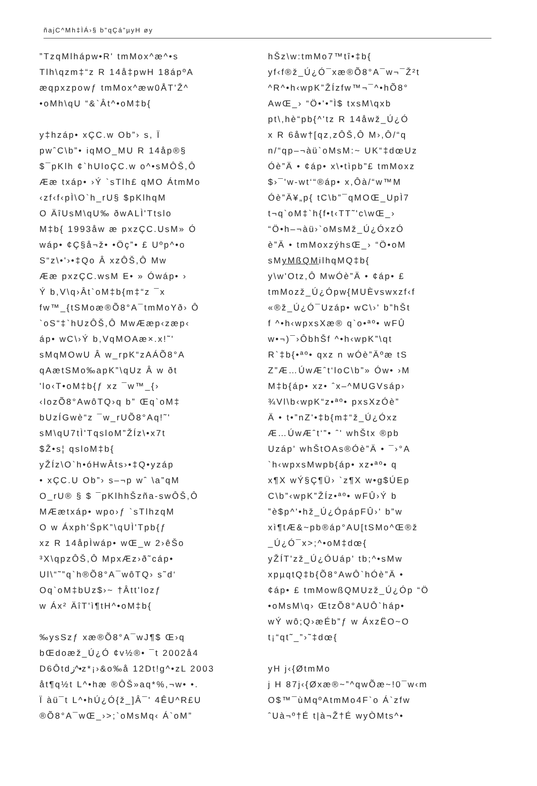ñajC^Mh‡ÌÁ›§ b”qÇá”µyH øy
”TzqMlhápw•R' tmMox^æ^•s
Tlh\qzm‡“z R 14å‡pwH 18ápºA
æqpxzpowƒ tmMox^æw0ÅT'Ž^
•oMh\qU “&`Ât^•oM‡b{
y‡hzáp• xÇC.w Ob”› s, Ï
pwˆC\b”• iqMO_MU R 14åp®§
$¯pKlh ¢`hUloÇC.w o^•sMÔŠ,Ô
Ææ txáp• ›Ý `sTlh£ qMO ÁtmMo
‹zf‹f‹pÌ\O`h_rU§ $pKlhqM
O ÄîUsM\qU‰ ðwALÌ'Ttslo
M‡b{ 1993åw æ pxzÇC.UsM» Ó
wáp• ¢Ç§å¬ž• •Öç”• £ Uºp^•o
S“z\•'›•‡Qo Â xzÔŠ,Ô Mw
Ææ pxzÇC.wsM E• » Ówáp• ›
Ý b,V\q›Ât`oM‡b{m‡“z ¯x
fw™_{tSMoæ®Õ8°A¯tmMoYð› Ô
`oS“‡`hUzÔŠ,Ô MwÆæp‹zæp‹
áp• wC\›Ý b,VqMOAæ×.x!˜'
sMqMOwU Â w_rpK“zAÁÕ8°A
qAætSMo‰apK”\qUz Â w ðt
'lo‹T•oM‡b{ƒ xz ¯w™_{›
‹lozÕ8°AwôTQ›q b” Œq`oM‡
bUzÍGwè“z ¯w_rUÕ8°Aq!˜'
sM\qU7tÌ'TqsloM”ŽÍz\•x7t
$Ž•s¦ qsloM‡b{
yŽÍz\O`h•óHwÂts›•‡Q•yzáp
• xÇC.U Ob”› s–¬p wˆ \a”qM
O_rU® § $ ¯pKlhhŠzña-swÔŠ,Ô
MÆætxáp• wpo›ƒ `sTlhzqM
O w Áxph'ŠpK”\qUÌ'Tpb{ƒ
xz R 14åpÌwáp• wŒ_w 2›êŠo
³X\qpzÔŠ,Ô MpxÆz›ð˜cáp•
Ul\“˜”q`h®Õ8°A¯wôTQ› s˜d‘
Oq`oM‡bUz$›~ †Âtt'lozƒ
w Áx² ÄîT'ì¶tH^•oM‡b{
‰ysSzƒ xæ®Õ8°A¯wJ¶$ Œ›q
bŒdoæž_Ú¿Ó ¢v½®• ¯t 2002å4
D6Ôtdز^•z*¡›&o‰å 12Dt!g^•zL 2003
åt¶q½t L^•hæ ®ÔŠ»aq*%,¬w• •.
Ï àü¯t L^•hÚ¿Ó{ž_]Â¯' 4ÊU^R£U
®Õ8°A¯wŒ_›>;`oMsMq‹ Á`oM”
hŠz\w:tmMo7™tî•‡b{
yf‹f®ž_Ú¿Ó¯xæ®Õ8°A¯w¬¯Ž²t
^R^•h‹wpK”ŽÍzfw™¬¯^•hÕ8°
AwŒ_› “Ö•'•”Ì$ txsM\qxb
pt\,hè“pb{^'tz R 14åwž_Ú¿Ó
x R 6åw†[qz,zÔŠ,Ô M›,Ô/“q
n/“qp–¬àü`oMsM:~ UK“‡dœUz
Óè”Ä • ¢áp• x\•tìpb”£ tmMoxz
$›¯'w-wt‘“®áp• x,Ôà/“w™M
Óè”Ä¥„p{ tC\b”¯qMOŒ_UpÌ7
t¬q`oM‡`h{f•t‹TT˜'c\wŒ_›
“Ö•h–¬àü›`oMsMž_Ú¿ÓxzÓ
è”Ä • tmMoxzýhsŒ_› “Ö•oM
sMyMßQMilhqMQ‡b{
y\w'Otz,Ô MwÓè”Ä • ¢áp• £
tmMozž_Ú¿Ópw{MUÈvswxzf‹f
«®ž_Ú¿Ó¯Uzáp• wC\›' b”hŠt
f ^•h‹wpxsXæ® q`o•ªº• wFÛ
w•¬)¯›ÔbhŠf ^•h‹wpK”\qt
R`‡b{•ªº• qxz n wÓè”Äºæ tS
Z”Æ…ÚwÆˆt‘loC\b”» Ów• ›M
M‡b{áp• xz• ˆx–^MUGVsáp›
¾Vl\b‹wpK“z•ªº• pxsXzÓè”
Ä • t•”nZ'•‡b{m‡“ž_Ú¿Óxz
Æ…ÚwÆˆt‘”• ˆ' whŠtx ®pb
Uzáp' whŠtOAs®Óè”Ä • ¯›°A
`h‹wpxsMwpb{áp• xz•ªº• q
x¶X wÝ§Ç¶Ü› `z¶X w•g$ÚEp
C\b”‹wpK”ŽÍz•ªº• wFÛ›Ý b
”è$p^'•hž_Ú¿ÓpápFÛ›' b”w
xì¶tÆ&~pb®áp°AU[tSMo^Œ®ž
_Ú¿Ó¯x>;^•oM‡dœ{
yŽÍT'zž_Ú¿ÓUáp' tb;^•sMw
xpµqtQ‡b{Õ8°AwÔ`hÓè”Ä •
¢áp• £ tmMowßQMUzž_Ú¿Óp “Ö
•oMsM\q› ŒtzÕ8°AUÔ`háp•
wÝ wô;Q›æÉb”ƒ w ÁxzËO~O
t¡“qt˜_”›˜‡dœ{
yH j‹{ØtmMo
j H 87j‹{Øxæ®~”^qwÕæ~!0¯w‹m
O$™¯ùMqºAtmMo4F`o Á`zfw
ˆUà¬º†É t|à¬Ž†É wyÒMts^•